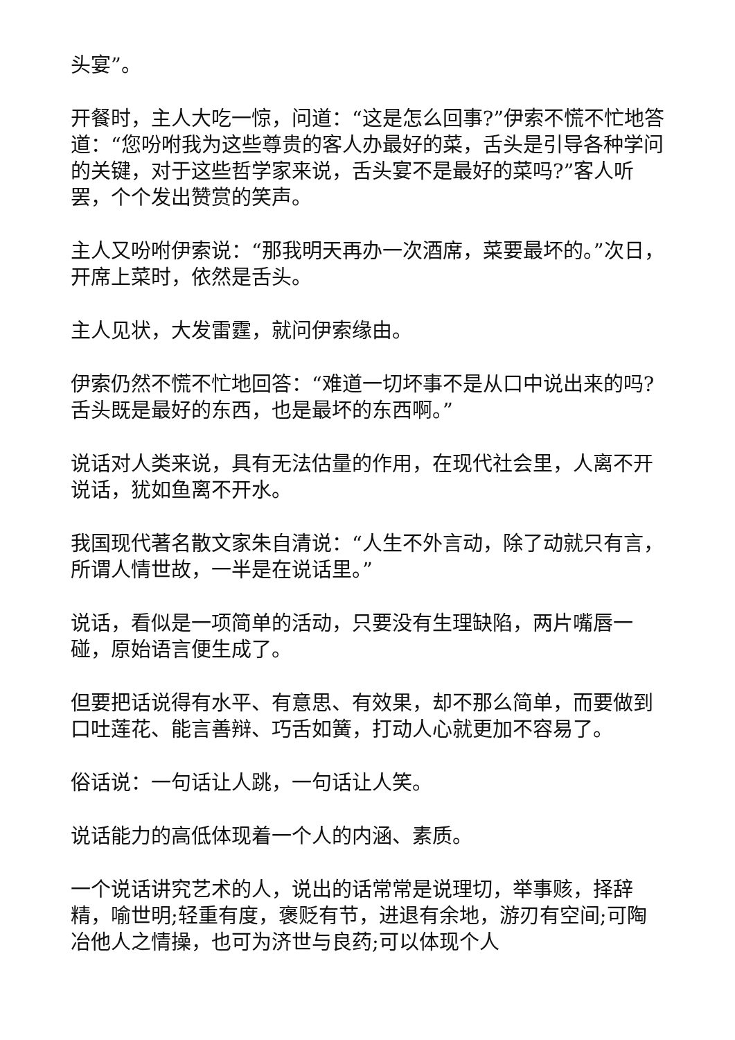头宴”。
开餐时，主人大吃一惊，问道：“这是怎么回事?”伊索不慌不忙地答道：“您吩咐我为这些尊贵的客人办最好的菜，舌头是引导各种学问的关键，对于这些哲学家来说，舌头宴不是最好的菜吗?”客人听罢，个个发出赞赏的笑声。
主人又吩咐伊索说：“那我明天再办一次酒席，菜要最坏的。”次日，开席上菜时，依然是舌头。
主人见状，大发雷霆，就问伊索缘由。
伊索仍然不慌不忙地回答：“难道一切坏事不是从口中说出来的吗?舌头既是最好的东西，也是最坏的东西啊。”
说话对人类来说，具有无法估量的作用，在现代社会里，人离不开说话，犹如鱼离不开水。
我国现代著名散文家朱自清说：“人生不外言动，除了动就只有言，所谓人情世故，一半是在说话里。”
说话，看似是一项简单的活动，只要没有生理缺陷，两片嘴唇一碰，原始语言便生成了。
但要把话说得有水平、有意思、有效果，却不那么简单，而要做到口吐莲花、能言善辩、巧舌如簧，打动人心就更加不容易了。
俗话说：一句话让人跳，一句话让人笑。
说话能力的高低体现着一个人的内涵、素质。
一个说话讲究艺术的人，说出的话常常是说理切，举事赅，择辞精，喻世明;轻重有度，褒贬有节，进退有余地，游刃有空间;可陶冶他人之情操，也可为济世与良药;可以体现个人